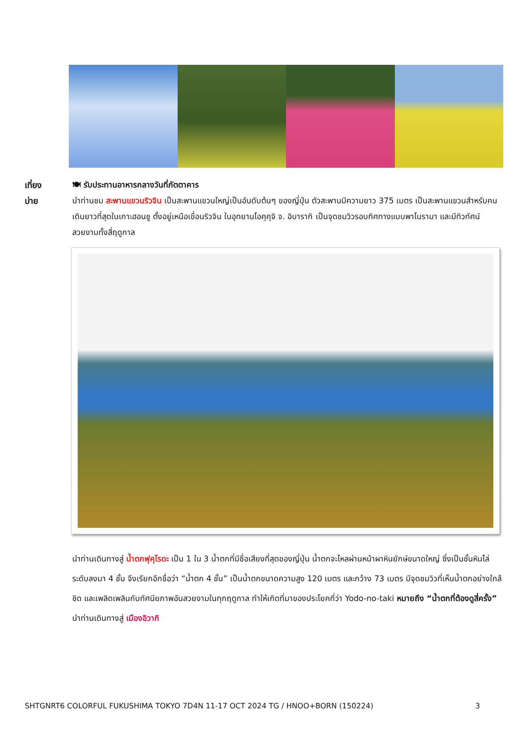เที่ยง
บ่าย
🍽 รับประทานอาหารกลางวันที่ภัตตาคาร
นำท่านชม สะพานแขวนริวจิน เป็นสะพานแขวนใหญ่เป็นอันดับต้นๆ ของญี่ปุ่น ตัวสะพานมีความยาว 375 เมตร เป็นสะพานแขวนสำหรับคนเดินยาวที่สุดในเกาะฮอนชู ตั้งอยู่เหนือเขื่อนริวจิน ในอุทยานโอคุคุจิ จ. อิบารากิ เป็นจุดชมวิวรอบทิศทางแบบพาโนรามา และมีทิวทัศน์สวยงามทั้งสี่ฤดูกาล
นำท่านเดินทางสู่ น้ำตกฟุคุโรดะ เป็น 1 ใน 3 น้ำตกที่มีชื่อเสียงที่สุดของญี่ปุ่น น้ำตกจะไหลผ่านหน้าผาหินยักษ์ขนาดใหญ่ ซึ่งเป็นชั้นหินไล่ระดับลงมา 4 ชั้น จึงเรียกอีกชื่อว่า “น้ำตก 4 ชั้น” เป็นน้ำตกขนาดความสูง 120 เมตร และกว้าง 73 เมตร มีจุดชมวิวที่เห็นน้ำตกอย่างใกล้ชิด และเพลิดเพลินกับทัศนียภาพอันสวยงามในทุกฤดูกาล ทำให้เกิดที่มาของประโยคที่ว่า Yodo-no-taki หมายถึง “น้ำตกที่ต้องดูสี่ครั้ง” นำท่านเดินทางสู่ เมืองอิวากิ
SHTGNRT6 COLORFUL FUKUSHIMA TOKYO 7D4N 11-17 OCT 2024 TG / HNOO+BORN (150224) 3